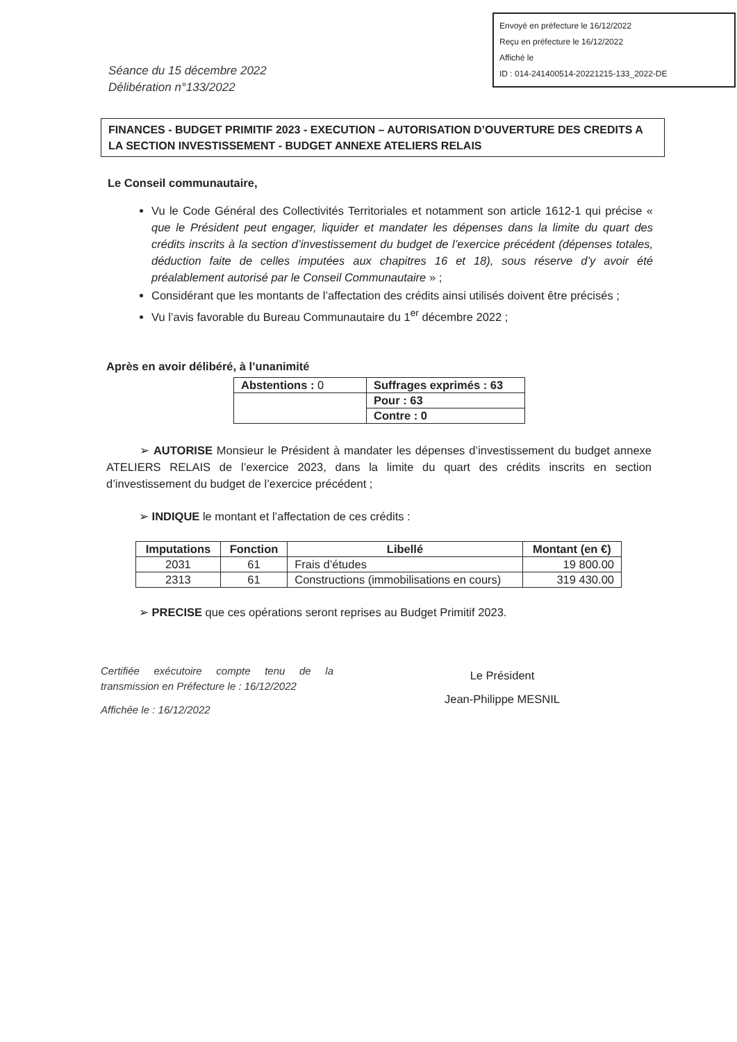Envoyé en préfecture le 16/12/2022
Reçu en préfecture le 16/12/2022
Affiché le
ID : 014-241400514-20221215-133_2022-DE
Séance du 15 décembre 2022
Délibération n°133/2022
FINANCES - BUDGET PRIMITIF 2023 - EXECUTION – AUTORISATION D’OUVERTURE DES CREDITS A LA SECTION INVESTISSEMENT - BUDGET ANNEXE ATELIERS RELAIS
Le Conseil communautaire,
Vu le Code Général des Collectivités Territoriales et notamment son article 1612-1 qui précise « que le Président peut engager, liquider et mandater les dépenses dans la limite du quart des crédits inscrits à la section d’investissement du budget de l’exercice précédent (dépenses totales, déduction faite de celles imputées aux chapitres 16 et 18), sous réserve d’y avoir été préalablement autorisé par le Conseil Communautaire » ;
Considérant que les montants de l’affectation des crédits ainsi utilisés doivent être précisés ;
Vu l’avis favorable du Bureau Communautaire du 1<sup>er</sup> décembre 2022 ;
Après en avoir délibéré, à l’unanimité
| Abstentions : 0 | Suffrages exprimés : 63 |
| | Pour : 63 |
| | Contre : 0 |
➢ AUTORISE Monsieur le Président à mandater les dépenses d’investissement du budget annexe ATELIERS RELAIS de l’exercice 2023, dans la limite du quart des crédits inscrits en section d’investissement du budget de l’exercice précédent ;
➢ INDIQUE le montant et l’affectation de ces crédits :
| Imputations | Fonction | Libellé | Montant (en €) |
| --- | --- | --- | --- |
| 2031 | 61 | Frais d’études | 19 800.00 |
| 2313 | 61 | Constructions (immobilisations en cours) | 319 430.00 |
➢ PRECISE que ces opérations seront reprises au Budget Primitif 2023.
Certifiée exécutoire compte tenu de la transmission en Préfecture le : 16/12/2022
Affichée le : 16/12/2022
Le Président
Jean-Philippe MESNIL